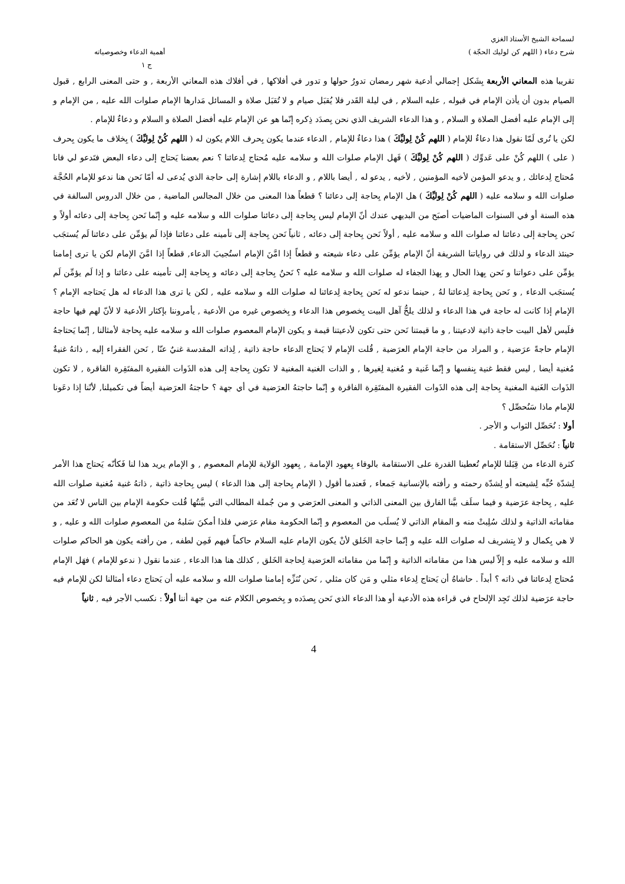لسماحة الشيخ الأستاذ الغزي
شرح دعاء ( اللهم كن لوليك الحجّة )
أهمية الدعاء وخصوصياته
ج ١
تقريبا هذه المعاني الأربعة بِشَكل إجمالي أدعية شهر رمضان تدورُ حولها و تدور في أفلاكها , في أفلاك هذه المعاني الأربعة , و حتى المعنى الرابع , قبول الصيام بدون أن يأذن الإمام في قبوله , عليه السلام , في ليلة القَدر فلا يُقبَل صيام و لا تُقبَل صلاة و المسائل مَدارها الإمام صلوات الله عليه , من الإمام و إلى الإمام عليه أفضل الصلاة و السلام , و هذا الدعاء الشريف الذي نحن بِصدَد ذِكره إنّما هو عن الإمام عليه أفضل الصلاة و السلام و دعاءٌ للإمام .
لكن يا تُرى لَمّا نقول هذا دعاءٌ للإمام ( اللهم كُنْ لِوليِّكَ ) هذا دعاءٌ للإمام , الدعاء عندما يكون بِحرف اللام يكون له ( اللهم كُنْ لِوليِّكَ ) بِخلاف ما يكون بِحرف ( على ) اللهم كُنْ على عَدوِّك ( اللهم كُنْ لِوليِّكَ ) فَهل الإمام صلوات الله و سلامه عليه مُحتاج لِدعائنا ؟ نعم بعضنا يَحتاج إلى دعاء البعض فتَدعو لي فانا مُحتاج لِدعائك , و يدعو المؤمن لأخيه المؤمنين , لأخيه , يدعو له , أيضا باللام , و الدعاء باللام إشارة إلى حاجة الذي يُدعى له أمّا نَحن هنا ندعو للإمام الحُجَّة صلوات الله و سلامه عليه ( اللهم كُنْ لِوليِّكَ ) هل الإمام بِحاجة إلى دعائنا ؟ قطعاً هذا المعنى من خلال المجالس الماضية , من خلال الدروس السالفة في هذه السنة أو في السنوات الماضيات أصبَح من البديهي عندك أنّ الإمام ليس بِحاجة إلى دعائنا صلوات الله و سلامه عليه و إنّما نَحن بِحاجة إلى دعائه أولاً و نَحن بِحاجة إلى دعائنا له صلوات الله و سلامه عليه , أولاً نَحن بِحاجة إلى دعائه , ثانياً نَحن بِحاجة إلى تأمينه على دعائنا فإذا لَم يؤمِّن على دعائنا لَم يُستجَب حينئذ الدعاء و لذلك في رواياتنا الشريفة أنّ الإمام يؤمِّن على دعاء شيعته و قطعاً إذا امَّنَ الإمام استُجيبَ الدعاء, قطعاً إذا امَّنَ الإمام لكن يا ترى إمامنا يؤمِّن على دعواتنا و نَحن بِهذا الحال و بِهذا الجفاء له صلوات الله و سلامه عليه ؟ نَحنُ بِحاجة إلى دعائه و بِحاجة إلى تأمينه على دعائنا و إذا لَم يؤمِّن لَم يُستجَب الدعاء , و نَحن بِحاجة لِدعائنا لهُ , حينما ندعو له نَحن بِحاجة لِدعائنا له صلوات الله و سلامه عليه , لكن يا ترى هذا الدعاء له هل يَحتاجه الإمام ؟ الإمام إذا كانت له حاجة في هذا الدعاء و لذلك يلحُّ آهل البيت بِخصوص هذا الدعاء و بِخصوص غيره من الأدعية , يأمروننا بإكثار الأدعية لا لأنّ لهم فيها حاجة فلَيس لأهل البيت حاجة ذاتية لادعيتنا , و ما قيمتنا نَحن حتى تكون لأدعيتنا قيمة و يكون الإمام المعصوم صلوات الله و سلامه عليه بِحاجة لأمثالنا , إنّما يَحتاجهُ الإمام حاجةً عرَضية , و المراد من حاجة الإمام العرَضية , قُلت الإمام لا يَحتاج الدعاء حاجة ذاتية , لِذاته المقدسة غنيٌ عنّا , نَحن الفقراء إليه , ذاتهُ غنيةٌ مُغنية أيضا , ليس فقط غنية بِنفسها و إنّما غَنية و مُغنية لِغيرها , و الذات الغنية المغنية لا تكون بِحاجة إلى هذه الذَوات الفقيرة المفتَقِرة الفاقرة , لا تكون الذَوات الغَنية المغنية بِحاجة إلى هذه الذَوات الفقيرة المفتَقِرة الفاقرة و إنّما حاجتهُ العرَضية في أي جهة ؟ حاجتهُ العرَضية أيضاً في تكميلنا, لأنّنا إذا دعَونا للإمام ماذا سَنُحصِّل ؟
أولا : نُحَصِّل الثواب و الأجر .
ثانياً : نُحَصِّل الاستقامة .
كثرة الدعاء من قِبَلنا للإمام تُعطينا القدرة على الاستقامة بالوفاء بِعهود الإمامة , بِعهود الوَلاية للإمام المعصوم , و الإمام يريد هذا لنا فَكأنّه يَحتاج هذا الأمر لِشدّة حُبِّه لِشيعته أو لِشدّة رحمته و رأفته بالإنسانية جَمعاء , فَعندما أقول ( الإمام بِحاجة إلى هذا الدعاء ) ليس بِحاجة ذاتية , ذاتهُ غنية مُغنية صلوات الله عليه , بِحاجة عرَضية و فيما سلَف بيَّنا الفارق بين المعنى الذاتي و المعنى العرَضي و من جُملة المطالب التي بيَّنتُها قُلت حكومة الإمام بين الناس لا تُعَد من مقاماته الذاتية و لذلك سُلِبتْ منه و المقام الذاتي لا يُسلَب من المعصوم و إنّما الحكومة مقام عرَضي فلذا أمكنَ سَلبهُ من المعصوم صلوات الله و عليه , و لا هي بِكمال و لا بِتشريف له صلوات الله عليه و إنّما حاجة الخَلق لأنْ يكون الإمام عليه السلام حاكماً فيهم فَمِن لطفه , من رأفته يكون هو الحاكم صلوات الله و سلامه عليه و إلاّ ليس هذا من مقاماته الذاتية و إنّما من مقاماته العرَضية لِحاجة الخَلق , كذلك هنا هذا الدعاء , عندما نقول ( ندعو للإمام ) فهَل الإمام مُحتاج لِدعائنا في ذاته ؟ أبداً . حاشاهُ أن يَحتاج لِدعاء مثلي و مَن كان مثلي , نَحن نُنَزِّه إمامنا صلوات الله و سلامه عليه أن يَحتاج دعاء أمثالنا لكن للإمام فيه حاجة عرَضية لذلك تَجِد الإلحاح في قراءة هذه الأدعية أو هذا الدعاء الذي نَحن بِصدَده و بِخصوص الكلام عنه من جهة أننا أولاً : نكسب الأجر فيه , ثانياً
4